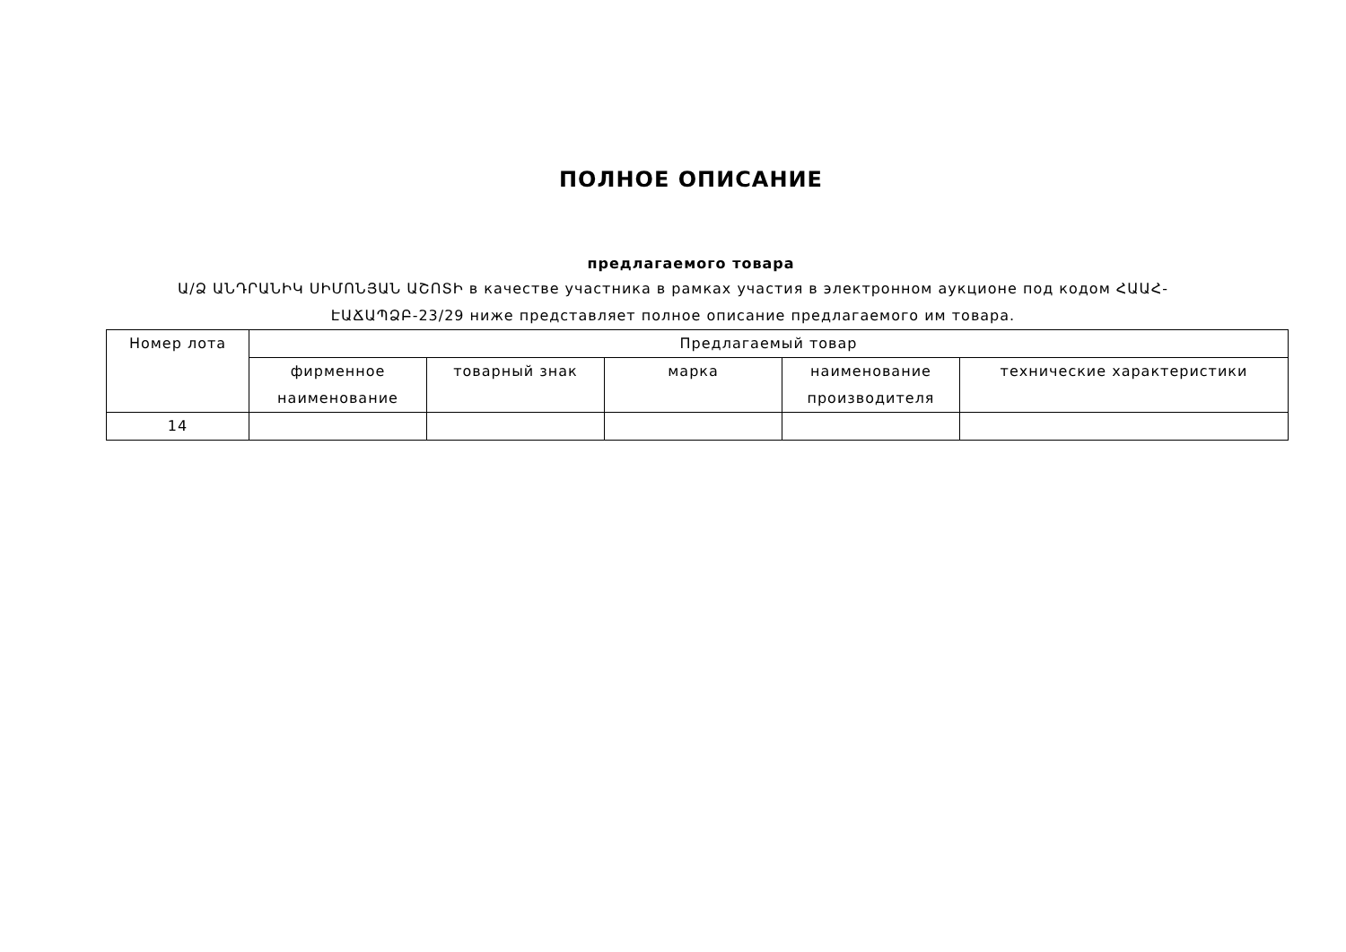ПОЛНОЕ ОПИСАНИЕ
предлагаемого товара
Ա/Ձ ԱՆԴՐԱՆԻԿ ՍԻՄՈՆՅԱՆ ԱՇՈՏԻ в качестве участника в рамках участия в электронном аукционе под кодом ՀԱԱՀ-ԷԱՃԱՊՁԲ-23/29 ниже представляет полное описание предлагаемого им товара.
| Номер лота | Предлагаемый товар | | | | |
| --- | --- | --- | --- | --- | --- |
| | фирменное наименование | товарный знак | марка | наименование производителя | технические характеристики |
| 14 | | | | | |